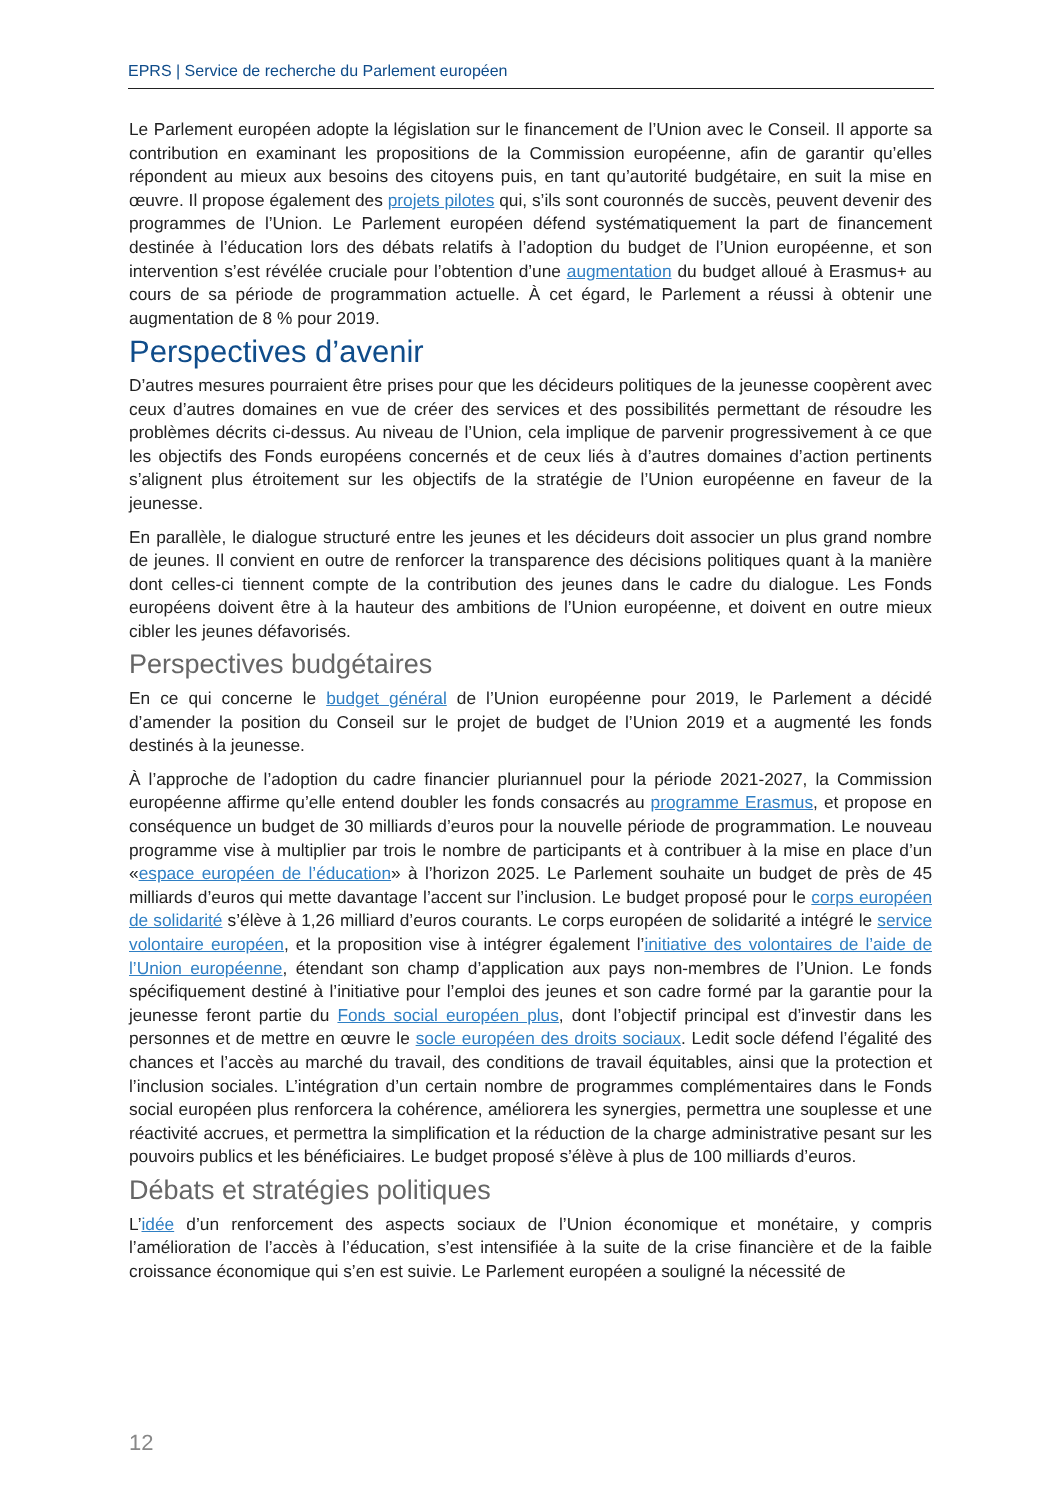EPRS | Service de recherche du Parlement européen
Le Parlement européen adopte la législation sur le financement de l’Union avec le Conseil. Il apporte sa contribution en examinant les propositions de la Commission européenne, afin de garantir qu’elles répondent au mieux aux besoins des citoyens puis, en tant qu’autorité budgétaire, en suit la mise en œuvre. Il propose également des projets pilotes qui, s’ils sont couronnés de succès, peuvent devenir des programmes de l’Union. Le Parlement européen défend systématiquement la part de financement destinée à l’éducation lors des débats relatifs à l’adoption du budget de l’Union européenne, et son intervention s’est révélée cruciale pour l’obtention d’une augmentation du budget alloué à Erasmus+ au cours de sa période de programmation actuelle. À cet égard, le Parlement a réussi à obtenir une augmentation de 8 % pour 2019.
Perspectives d’avenir
D’autres mesures pourraient être prises pour que les décideurs politiques de la jeunesse coopèrent avec ceux d’autres domaines en vue de créer des services et des possibilités permettant de résoudre les problèmes décrits ci-dessus. Au niveau de l’Union, cela implique de parvenir progressivement à ce que les objectifs des Fonds européens concernés et de ceux liés à d’autres domaines d’action pertinents s’alignent plus étroitement sur les objectifs de la stratégie de l’Union européenne en faveur de la jeunesse.
En parallèle, le dialogue structuré entre les jeunes et les décideurs doit associer un plus grand nombre de jeunes. Il convient en outre de renforcer la transparence des décisions politiques quant à la manière dont celles-ci tiennent compte de la contribution des jeunes dans le cadre du dialogue. Les Fonds européens doivent être à la hauteur des ambitions de l’Union européenne, et doivent en outre mieux cibler les jeunes défavorisés.
Perspectives budgétaires
En ce qui concerne le budget général de l’Union européenne pour 2019, le Parlement a décidé d’amender la position du Conseil sur le projet de budget de l’Union 2019 et a augmenté les fonds destinés à la jeunesse.
À l’approche de l’adoption du cadre financier pluriannuel pour la période 2021-2027, la Commission européenne affirme qu’elle entend doubler les fonds consacrés au programme Erasmus, et propose en conséquence un budget de 30 milliards d’euros pour la nouvelle période de programmation. Le nouveau programme vise à multiplier par trois le nombre de participants et à contribuer à la mise en place d’un «espace européen de l’éducation» à l’horizon 2025. Le Parlement souhaite un budget de près de 45 milliards d’euros qui mette davantage l’accent sur l’inclusion. Le budget proposé pour le corps européen de solidarité s’élève à 1,26 milliard d’euros courants. Le corps européen de solidarité a intégré le service volontaire européen, et la proposition vise à intégrer également l’initiative des volontaires de l’aide de l’Union européenne, étendant son champ d’application aux pays non-membres de l’Union. Le fonds spécifiquement destiné à l’initiative pour l’emploi des jeunes et son cadre formé par la garantie pour la jeunesse feront partie du Fonds social européen plus, dont l’objectif principal est d’investir dans les personnes et de mettre en œuvre le socle européen des droits sociaux. Ledit socle défend l’égalité des chances et l’accès au marché du travail, des conditions de travail équitables, ainsi que la protection et l’inclusion sociales. L’intégration d’un certain nombre de programmes complémentaires dans le Fonds social européen plus renforcera la cohérence, améliorera les synergies, permettra une souplesse et une réactivité accrues, et permettra la simplification et la réduction de la charge administrative pesant sur les pouvoirs publics et les bénéficiaires. Le budget proposé s’élève à plus de 100 milliards d’euros.
Débats et stratégies politiques
L’idée d’un renforcement des aspects sociaux de l’Union économique et monétaire, y compris l’amélioration de l’accès à l’éducation, s’est intensifiée à la suite de la crise financière et de la faible croissance économique qui s’en est suivie. Le Parlement européen a souligné la nécessité de
12